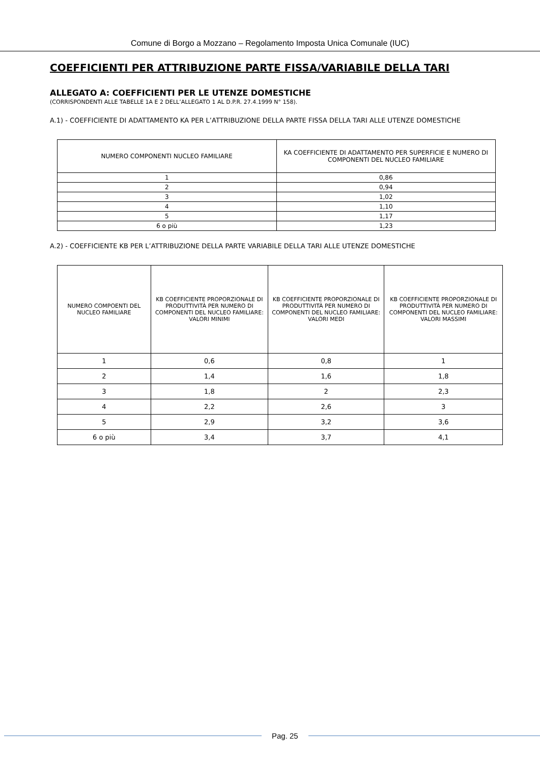Comune di Borgo a Mozzano – Regolamento Imposta Unica Comunale (IUC)
COEFFICIENTI PER ATTRIBUZIONE PARTE FISSA/VARIABILE DELLA TARI
ALLEGATO A: COEFFICIENTI PER LE UTENZE DOMESTICHE
(CORRISPONDENTI ALLE TABELLE 1A E 2 DELL’ALLEGATO 1 AL D.P.R. 27.4.1999 N° 158).
A.1) - COEFFICIENTE DI ADATTAMENTO KA PER L’ATTRIBUZIONE DELLA PARTE FISSA DELLA TARI ALLE UTENZE DOMESTICHE
| NUMERO COMPONENTI NUCLEO FAMILIARE | KA COEFFICIENTE DI ADATTAMENTO PER SUPERFICIE E NUMERO DI COMPONENTI DEL NUCLEO FAMILIARE |
| --- | --- |
| 1 | 0,86 |
| 2 | 0,94 |
| 3 | 1,02 |
| 4 | 1,10 |
| 5 | 1,17 |
| 6 o più | 1,23 |
A.2) - COEFFICIENTE KB PER L’ATTRIBUZIONE DELLA PARTE VARIABILE DELLA TARI ALLE UTENZE DOMESTICHE
| NUMERO COMPOENTI DEL NUCLEO FAMILIARE | KB COEFFICIENTE PROPORZIONALE DI PRODUTTIVITÀ PER NUMERO DI COMPONENTI DEL NUCLEO FAMILIARE: VALORI MINIMI | KB COEFFICIENTE PROPORZIONALE DI PRODUTTIVITÀ PER NUMERO DI COMPONENTI DEL NUCLEO FAMILIARE: VALORI MEDI | KB COEFFICIENTE PROPORZIONALE DI PRODUTTIVITÀ PER NUMERO DI COMPONENTI DEL NUCLEO FAMILIARE: VALORI MASSIMI |
| --- | --- | --- | --- |
| 1 | 0,6 | 0,8 | 1 |
| 2 | 1,4 | 1,6 | 1,8 |
| 3 | 1,8 | 2 | 2,3 |
| 4 | 2,2 | 2,6 | 3 |
| 5 | 2,9 | 3,2 | 3,6 |
| 6 o più | 3,4 | 3,7 | 4,1 |
Pag. 25